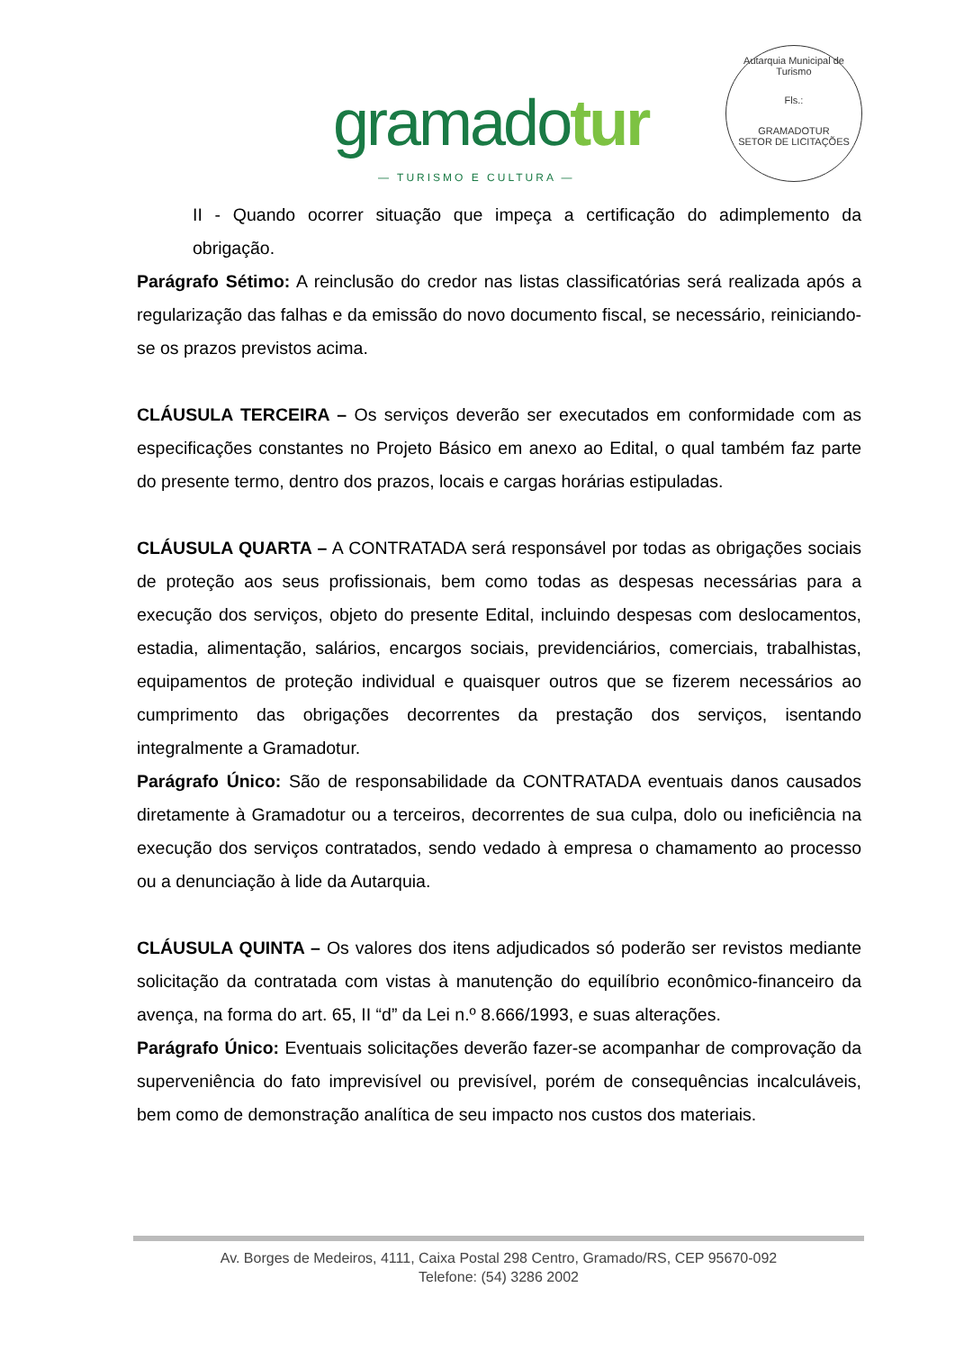gramadotur
— TURISMO E CULTURA —
Autarquia Municipal de Turismo
Fls.:
GRAMADOTUR
SETOR DE LICITAÇÕES
II - Quando ocorrer situação que impeça a certificação do adimplemento da obrigação.
Parágrafo Sétimo: A reinclusão do credor nas listas classificatórias será realizada após a regularização das falhas e da emissão do novo documento fiscal, se necessário, reiniciando-se os prazos previstos acima.
CLÁUSULA TERCEIRA – Os serviços deverão ser executados em conformidade com as especificações constantes no Projeto Básico em anexo ao Edital, o qual também faz parte do presente termo, dentro dos prazos, locais e cargas horárias estipuladas.
CLÁUSULA QUARTA – A CONTRATADA será responsável por todas as obrigações sociais de proteção aos seus profissionais, bem como todas as despesas necessárias para a execução dos serviços, objeto do presente Edital, incluindo despesas com deslocamentos, estadia, alimentação, salários, encargos sociais, previdenciários, comerciais, trabalhistas, equipamentos de proteção individual e quaisquer outros que se fizerem necessários ao cumprimento das obrigações decorrentes da prestação dos serviços, isentando integralmente a Gramadotur.
Parágrafo Único: São de responsabilidade da CONTRATADA eventuais danos causados diretamente à Gramadotur ou a terceiros, decorrentes de sua culpa, dolo ou ineficiência na execução dos serviços contratados, sendo vedado à empresa o chamamento ao processo ou a denunciação à lide da Autarquia.
CLÁUSULA QUINTA – Os valores dos itens adjudicados só poderão ser revistos mediante solicitação da contratada com vistas à manutenção do equilíbrio econômico-financeiro da avença, na forma do art. 65, II “d” da Lei n.º 8.666/1993, e suas alterações.
Parágrafo Único: Eventuais solicitações deverão fazer-se acompanhar de comprovação da superveniência do fato imprevisível ou previsível, porém de consequências incalculáveis, bem como de demonstração analítica de seu impacto nos custos dos materiais.
Av. Borges de Medeiros, 4111, Caixa Postal 298 Centro, Gramado/RS, CEP 95670-092
Telefone: (54) 3286 2002